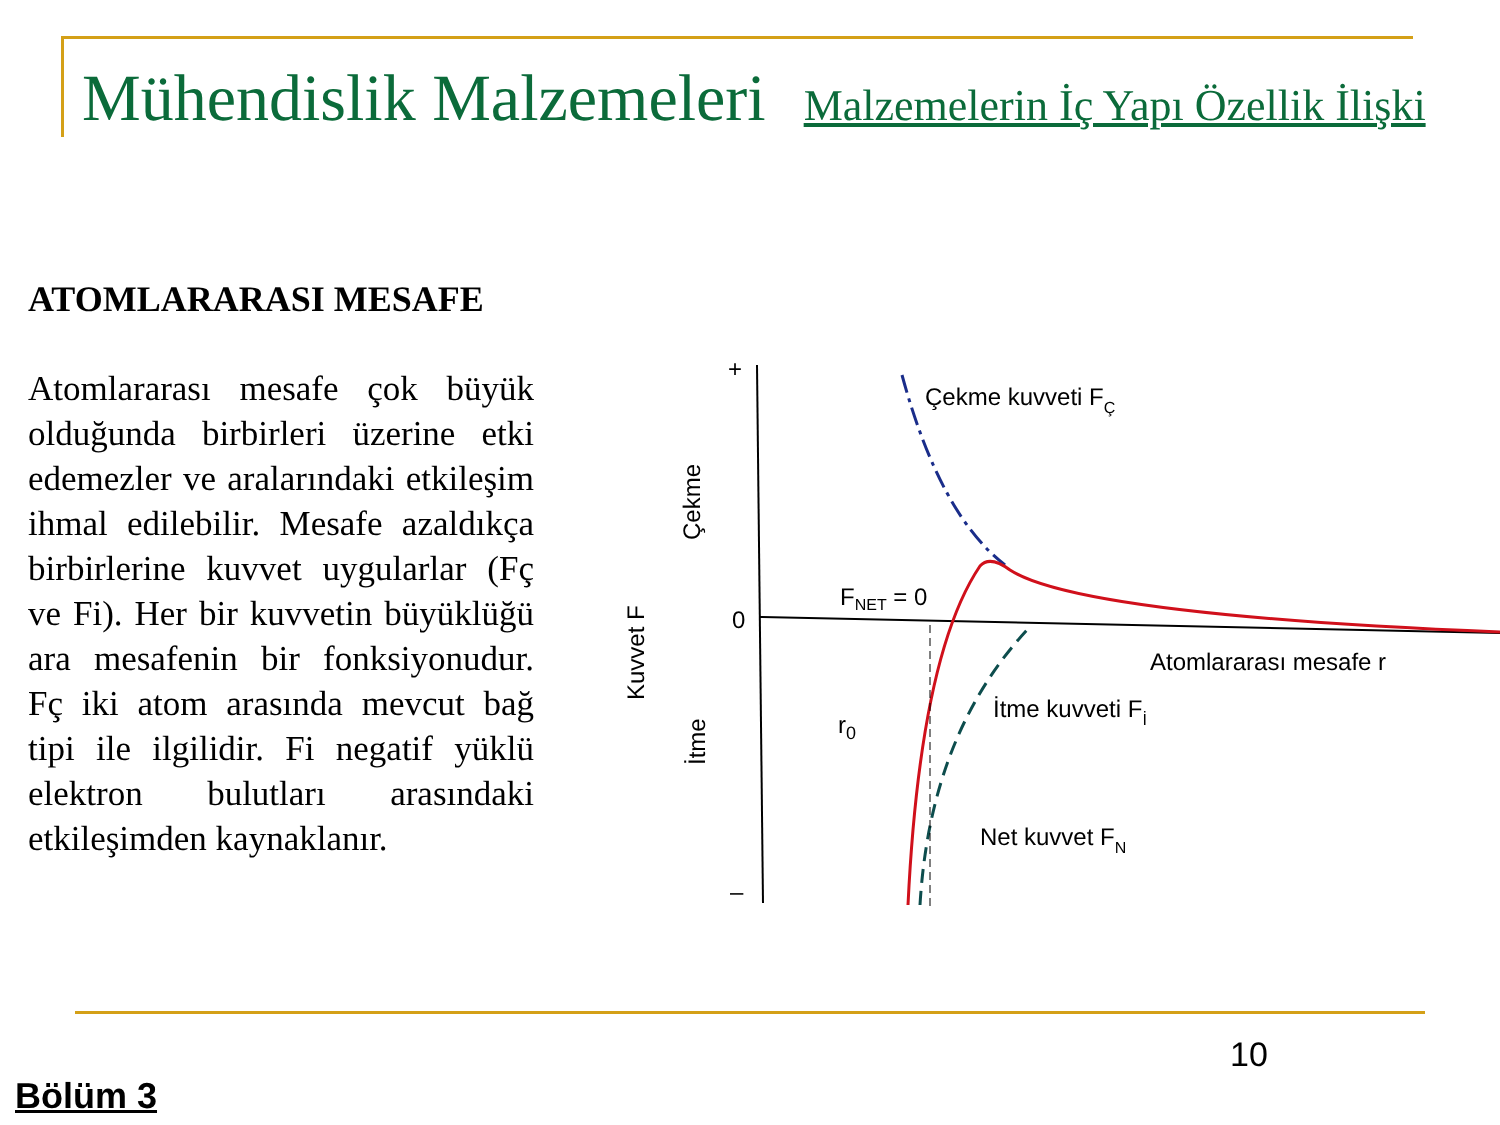Mühendislik Malzemeleri Malzemelerin İç Yapı Özellik İlişki
ATOMLARARASI MESAFE
Atomlararası mesafe çok büyük olduğunda birbirleri üzerine etki edemezler ve aralarındaki etkileşim ihmal edilebilir. Mesafe azaldıkça birbirlerine kuvvet uygularlar (Fç ve Fi). Her bir kuvvetin büyüklüğü ara mesafenin bir fonksiyonudur. Fç iki atom arasında mevcut bağ tipi ile ilgilidir. Fi negatif yüklü elektron bulutları arasındaki etkileşimden kaynaklanır.
+
–
0
Çekme kuvveti FÇ
FNET = 0
Atomlararası mesafe r
İtme kuvveti Fİ
r0
Net kuvvet FN
Kuvvet F
Çekme
İtme
10
Bölüm 3